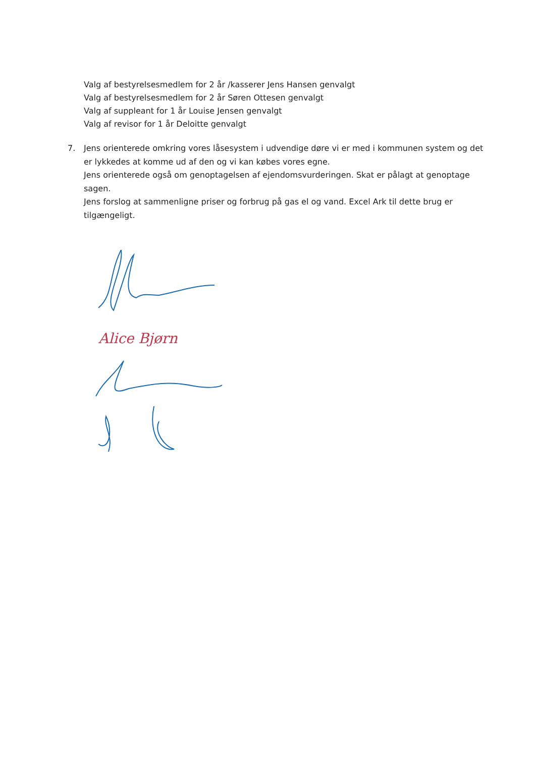Valg af bestyrelsesmedlem for 2 år /kasserer Jens Hansen genvalgt
Valg af bestyrelsesmedlem for 2 år Søren Ottesen genvalgt
Valg af suppleant for 1 år Louise Jensen genvalgt
Valg af revisor for 1 år Deloitte genvalgt
7. Jens orienterede omkring vores låsesystem i udvendige døre vi er med i kommunen system og det er lykkedes at komme ud af den og vi kan købes vores egne.
Jens orienterede også om genoptagelsen af ejendomsvurderingen. Skat er pålagt at genoptage sagen.
Jens forslog at sammenligne priser og forbrug på gas el og vand. Excel Ark til dette brug er tilgængeligt.
Alice Bjørn